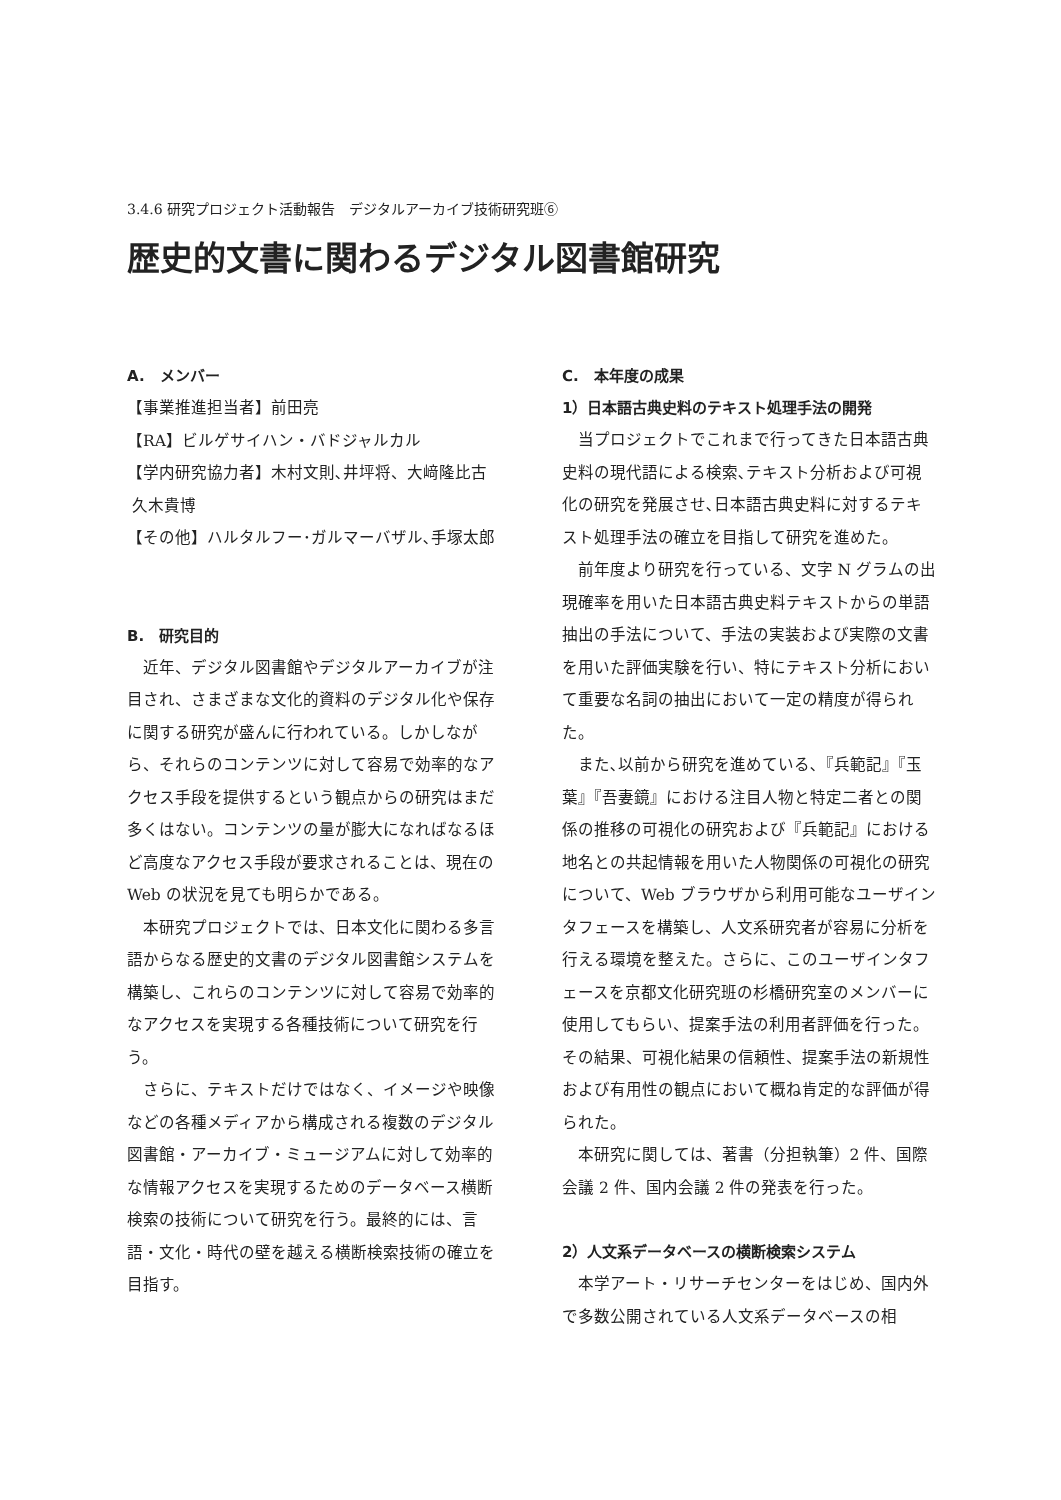3.4.6 研究プロジェクト活動報告　デジタルアーカイブ技術研究班⑥
歴史的文書に関わるデジタル図書館研究
A.　メンバー
【事業推進担当者】前田亮
【RA】ビルゲサイハン・バドジャルカル
【学内研究協力者】木村文則､井坪将、大﨑隆比古
久木貴博
【その他】ハルタルフー･ガルマーバザル､手塚太郎
B.　研究目的
近年、デジタル図書館やデジタルアーカイブが注目され、さまざまな文化的資料のデジタル化や保存に関する研究が盛んに行われている。しかしながら、それらのコンテンツに対して容易で効率的なアクセス手段を提供するという観点からの研究はまだ多くはない。コンテンツの量が膨大になればなるほど高度なアクセス手段が要求されることは、現在の Web の状況を見ても明らかである。
本研究プロジェクトでは、日本文化に関わる多言語からなる歴史的文書のデジタル図書館システムを構築し、これらのコンテンツに対して容易で効率的なアクセスを実現する各種技術について研究を行う。
さらに、テキストだけではなく、イメージや映像などの各種メディアから構成される複数のデジタル図書館・アーカイブ・ミュージアムに対して効率的な情報アクセスを実現するためのデータベース横断検索の技術について研究を行う。最終的には、言語・文化・時代の壁を越える横断検索技術の確立を目指す。
C.　本年度の成果
1）日本語古典史料のテキスト処理手法の開発
当プロジェクトでこれまで行ってきた日本語古典史料の現代語による検索､テキスト分析および可視化の研究を発展させ､日本語古典史料に対するテキスト処理手法の確立を目指して研究を進めた。
前年度より研究を行っている、文字 N グラムの出現確率を用いた日本語古典史料テキストからの単語抽出の手法について、手法の実装および実際の文書を用いた評価実験を行い、特にテキスト分析において重要な名詞の抽出において一定の精度が得られた。
また､以前から研究を進めている､『兵範記』『玉葉』『吾妻鏡』における注目人物と特定二者との関係の推移の可視化の研究および『兵範記』における地名との共起情報を用いた人物関係の可視化の研究について、Web ブラウザから利用可能なユーザインタフェースを構築し、人文系研究者が容易に分析を行える環境を整えた。さらに、このユーザインタフェースを京都文化研究班の杉橋研究室のメンバーに使用してもらい、提案手法の利用者評価を行った。その結果、可視化結果の信頼性、提案手法の新規性および有用性の観点において概ね肯定的な評価が得られた。
本研究に関しては、著書（分担執筆）2 件、国際会議 2 件、国内会議 2 件の発表を行った。
2）人文系データベースの横断検索システム
本学アート・リサーチセンターをはじめ、国内外で多数公開されている人文系データベースの相